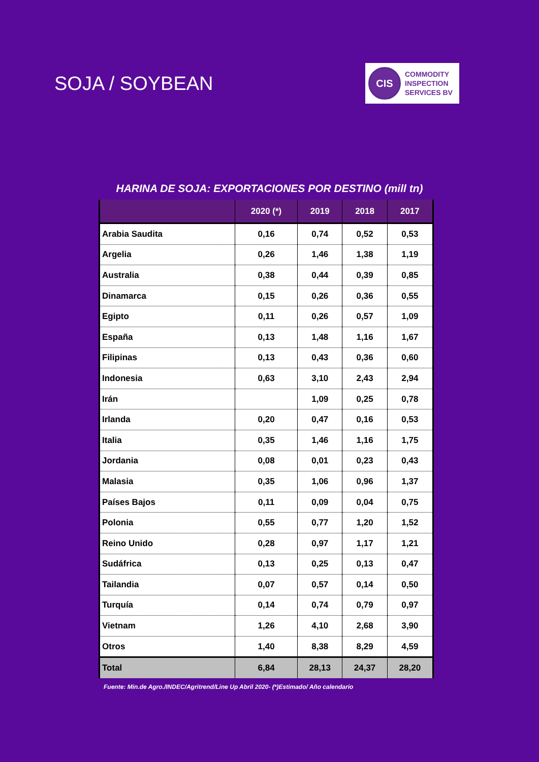SOJA / SOYBEAN
CIS
COMMODITY
INSPECTION
SERVICES BV
HARINA DE SOJA: EXPORTACIONES POR DESTINO (mill tn)
| | 2020 (*) | 2019 | 2018 | 2017 |
| --- | --- | --- | --- | --- |
| Arabia Saudita | 0,16 | 0,74 | 0,52 | 0,53 |
| Argelia | 0,26 | 1,46 | 1,38 | 1,19 |
| Australia | 0,38 | 0,44 | 0,39 | 0,85 |
| Dinamarca | 0,15 | 0,26 | 0,36 | 0,55 |
| Egipto | 0,11 | 0,26 | 0,57 | 1,09 |
| España | 0,13 | 1,48 | 1,16 | 1,67 |
| Filipinas | 0,13 | 0,43 | 0,36 | 0,60 |
| Indonesia | 0,63 | 3,10 | 2,43 | 2,94 |
| Irán | | 1,09 | 0,25 | 0,78 |
| Irlanda | 0,20 | 0,47 | 0,16 | 0,53 |
| Italia | 0,35 | 1,46 | 1,16 | 1,75 |
| Jordania | 0,08 | 0,01 | 0,23 | 0,43 |
| Malasia | 0,35 | 1,06 | 0,96 | 1,37 |
| Países Bajos | 0,11 | 0,09 | 0,04 | 0,75 |
| Polonia | 0,55 | 0,77 | 1,20 | 1,52 |
| Reino Unido | 0,28 | 0,97 | 1,17 | 1,21 |
| Sudáfrica | 0,13 | 0,25 | 0,13 | 0,47 |
| Tailandia | 0,07 | 0,57 | 0,14 | 0,50 |
| Turquía | 0,14 | 0,74 | 0,79 | 0,97 |
| Vietnam | 1,26 | 4,10 | 2,68 | 3,90 |
| Otros | 1,40 | 8,38 | 8,29 | 4,59 |
| Total | 6,84 | 28,13 | 24,37 | 28,20 |
Fuente: Min.de Agro./INDEC/Agritrend/Line Up Abril 2020- (*)Estimado/ Año calendario